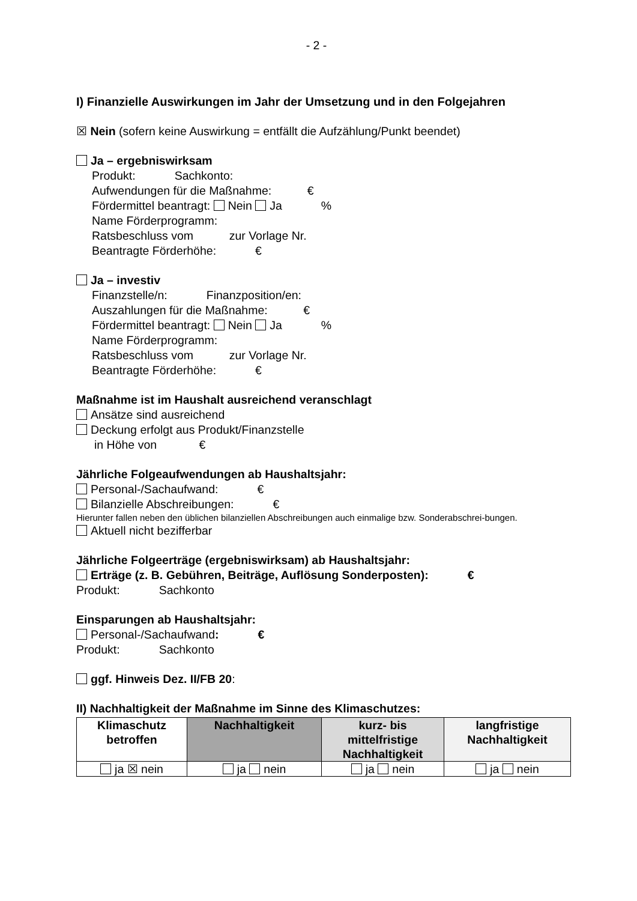- 2 -
I) Finanzielle Auswirkungen im Jahr der Umsetzung und in den Folgejahren
☒ Nein (sofern keine Auswirkung = entfällt die Aufzählung/Punkt beendet)
Ja – ergebniswirksam
Produkt: Sachkonto:
Aufwendungen für die Maßnahme: €
Fördermittel beantragt: Nein Ja %
Name Förderprogramm:
Ratsbeschluss vom zur Vorlage Nr.
Beantragte Förderhöhe: €
Ja – investiv
Finanzstelle/n: Finanzposition/en:
Auszahlungen für die Maßnahme: €
Fördermittel beantragt: Nein Ja %
Name Förderprogramm:
Ratsbeschluss vom zur Vorlage Nr.
Beantragte Förderhöhe: €
Maßnahme ist im Haushalt ausreichend veranschlagt
Ansätze sind ausreichend
Deckung erfolgt aus Produkt/Finanzstelle
in Höhe von €
Jährliche Folgeaufwendungen ab Haushaltsjahr:
Personal-/Sachaufwand: €
Bilanzielle Abschreibungen: €
Hierunter fallen neben den üblichen bilanziellen Abschreibungen auch einmalige bzw. Sonderabschrei-bungen.
Aktuell nicht bezifferbar
Jährliche Folgeerträge (ergebniswirksam) ab Haushaltsjahr:
Erträge (z. B. Gebühren, Beiträge, Auflösung Sonderposten): €
Produkt: Sachkonto
Einsparungen ab Haushaltsjahr:
Personal-/Sachaufwand: €
Produkt: Sachkonto
ggf. Hinweis Dez. II/FB 20:
II) Nachhaltigkeit der Maßnahme im Sinne des Klimaschutzes:
| Klimaschutz betroffen | Nachhaltigkeit | kurz- bis mittelfristige Nachhaltigkeit | langfristige Nachhaltigkeit |
| --- | --- | --- | --- |
| ja ☒ nein | ja nein | ja nein | ja nein |